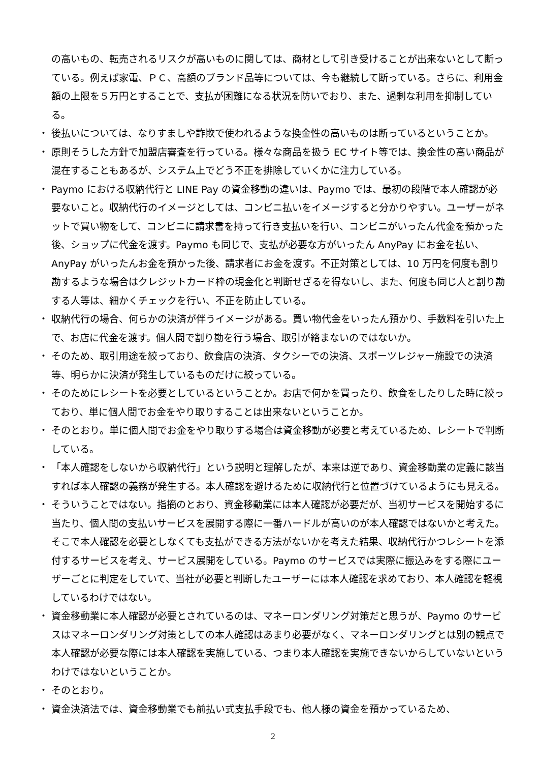の高いもの、転売されるリスクが高いものに関しては、商材として引き受けることが出来ないとして断っている。例えば家電、ＰＣ、高額のブランド品等については、今も継続して断っている。さらに、利用金額の上限を５万円とすることで、支払が困難になる状況を防いでおり、また、過剰な利用を抑制している。
・ 後払いについては、なりすましや詐欺で使われるような換金性の高いものは断っているということか。
・ 原則そうした方針で加盟店審査を行っている。様々な商品を扱う EC サイト等では、換金性の高い商品が混在することもあるが、システム上でどう不正を排除していくかに注力している。
・ Paymo における収納代行と LINE Pay の資金移動の違いは、Paymo では、最初の段階で本人確認が必要ないこと。収納代行のイメージとしては、コンビニ払いをイメージすると分かりやすい。ユーザーがネットで買い物をして、コンビニに請求書を持って行き支払いを行い、コンビニがいったん代金を預かった後、ショップに代金を渡す。Paymo も同じで、支払が必要な方がいったん AnyPay にお金を払い、AnyPay がいったんお金を預かった後、請求者にお金を渡す。不正対策としては、10 万円を何度も割り勘するような場合はクレジットカード枠の現金化と判断せざるを得ないし、また、何度も同じ人と割り勘する人等は、細かくチェックを行い、不正を防止している。
・ 収納代行の場合、何らかの決済が伴うイメージがある。買い物代金をいったん預かり、手数料を引いた上で、お店に代金を渡す。個人間で割り勘を行う場合、取引が絡まないのではないか。
・ そのため、取引用途を絞っており、飲食店の決済、タクシーでの決済、スポーツレジャー施設での決済等、明らかに決済が発生しているものだけに絞っている。
・ そのためにレシートを必要としているということか。お店で何かを買ったり、飲食をしたりした時に絞っており、単に個人間でお金をやり取りすることは出来ないということか。
・ そのとおり。単に個人間でお金をやり取りする場合は資金移動が必要と考えているため、レシートで判断している。
・ 「本人確認をしないから収納代行」という説明と理解したが、本来は逆であり、資金移動業の定義に該当すれば本人確認の義務が発生する。本人確認を避けるために収納代行と位置づけているようにも見える。
・ そういうことではない。指摘のとおり、資金移動業には本人確認が必要だが、当初サービスを開始するに当たり、個人間の支払いサービスを展開する際に一番ハードルが高いのが本人確認ではないかと考えた。そこで本人確認を必要としなくても支払ができる方法がないかを考えた結果、収納代行かつレシートを添付するサービスを考え、サービス展開をしている。Paymo のサービスでは実際に振込みをする際にユーザーごとに判定をしていて、当社が必要と判断したユーザーには本人確認を求めており、本人確認を軽視しているわけではない。
・ 資金移動業に本人確認が必要とされているのは、マネーロンダリング対策だと思うが、Paymo のサービスはマネーロンダリング対策としての本人確認はあまり必要がなく、マネーロンダリングとは別の観点で本人確認が必要な際には本人確認を実施している、つまり本人確認を実施できないからしていないというわけではないということか。
・ そのとおり。
・ 資金決済法では、資金移動業でも前払い式支払手段でも、他人様の資金を預かっているため、
2